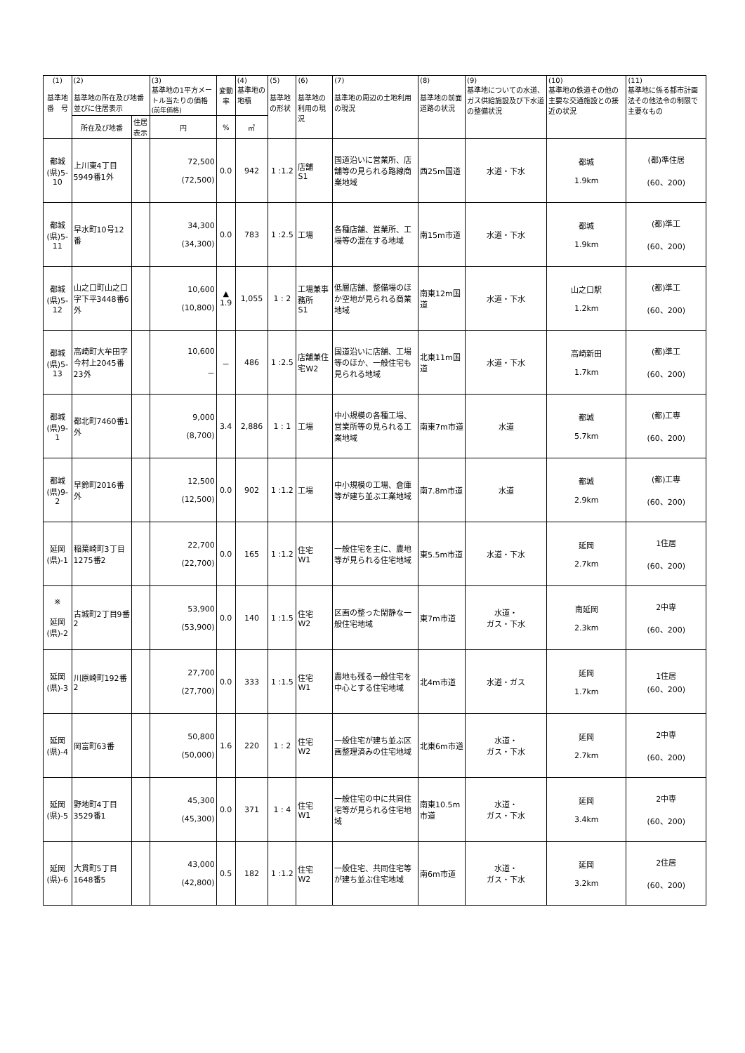| (1) 基準地 番 号 | (2) 基準地の所在及び地番並びに住居表示 | | (3) 基準地の1平方メートル当たりの価格 (前年価格) | 変動率 | (4) 基準地の地積 | (5) 基準地の形状 | (6) 基準地の利用の現況 | (7) 基準地の周辺の土地利用の現況 | (8) 基準地の前面道路の状況 | (9) 基準地についての水道、ガス供給施設及び下水道の整備状況 | (10) 基準地の鉄道その他の主要な交通施設との接近の状況 | (11) 基準地に係る都市計画法その他法令の制限で主要なもの |
| --- | --- | --- | --- | --- | --- | --- | --- | --- | --- | --- | --- | --- |
| | 所在及び地番 | 住居表示 | 円 | % | ㎡ | | | | | | | |
| 都城 (県)5-10 | 上川東4丁目5949番1外 | | 72,500 (72,500) | 0.0 | 942 | 1 :1.2 | 店舗 S1 | 国道沿いに営業所、店舗等の見られる路線商業地域 | 西25m国道 | 水道・下水 | 都城 1.9km | (都)準住居 (60、200) |
| 都城 (県)5-11 | 早水町10号12番 | | 34,300 (34,300) | 0.0 | 783 | 1 :2.5 | 工場 | 各種店舗、営業所、工場等の混在する地域 | 南15m市道 | 水道・下水 | 都城 1.9km | (都)準工 (60、200) |
| 都城 (県)5-12 | 山之口町山之口字下平3448番6外 | | 10,600 (10,800) | ▲ 1.9 | 1,055 | 1 : 2 | 工場兼事務所 S1 | 低層店舗、整備場のほか空地が見られる商業地域 | 南東12m国道 | 水道・下水 | 山之口駅 1.2km | (都)準工 (60、200) |
| 都城 (県)5-13 | 高崎町大牟田字今村上2045番23外 | | 10,600 － | － | 486 | 1 :2.5 | 店舗兼住宅W2 | 国道沿いに店舗、工場等のほか、一般住宅も見られる地域 | 北東11m国道 | 水道・下水 | 高崎新田 1.7km | (都)準工 (60、200) |
| 都城 (県)9-1 | 都北町7460番1外 | | 9,000 (8,700) | 3.4 | 2,886 | 1 : 1 | 工場 | 中小規模の各種工場、営業所等の見られる工業地域 | 南東7m市道 | 水道 | 都城 5.7km | (都)工専 (60、200) |
| 都城 (県)9-2 | 早鈴町2016番外 | | 12,500 (12,500) | 0.0 | 902 | 1 :1.2 | 工場 | 中小規模の工場、倉庫等が建ち並ぶ工業地域 | 南7.8m市道 | 水道 | 都城 2.9km | (都)工専 (60、200) |
| 延岡 (県)-1 | 稲葉崎町3丁目1275番2 | | 22,700 (22,700) | 0.0 | 165 | 1 :1.2 | 住宅 W1 | 一般住宅を主に、農地等が見られる住宅地域 | 東5.5m市道 | 水道・下水 | 延岡 2.7km | 1住居 (60、200) |
| ※ 延岡 (県)-2 | 古城町2丁目9番2 | | 53,900 (53,900) | 0.0 | 140 | 1 :1.5 | 住宅 W2 | 区画の整った閑静な一般住宅地域 | 東7m市道 | 水道・ ガス・下水 | 南延岡 2.3km | 2中専 (60、200) |
| 延岡 (県)-3 | 川原崎町192番2 | | 27,700 (27,700) | 0.0 | 333 | 1 :1.5 | 住宅 W1 | 農地も残る一般住宅を中心とする住宅地域 | 北4m市道 | 水道・ガス | 延岡 1.7km | 1住居 (60、200) |
| 延岡 (県)-4 | 岡富町63番 | | 50,800 (50,000) | 1.6 | 220 | 1 : 2 | 住宅 W2 | 一般住宅が建ち並ぶ区画整理済みの住宅地域 | 北東6m市道 | 水道・ ガス・下水 | 延岡 2.7km | 2中専 (60、200) |
| 延岡 (県)-5 | 野地町4丁目3529番1 | | 45,300 (45,300) | 0.0 | 371 | 1 : 4 | 住宅 W1 | 一般住宅の中に共同住宅等が見られる住宅地域 | 南東10.5m市道 | 水道・ ガス・下水 | 延岡 3.4km | 2中専 (60、200) |
| 延岡 (県)-6 | 大貫町5丁目1648番5 | | 43,000 (42,800) | 0.5 | 182 | 1 :1.2 | 住宅 W2 | 一般住宅、共同住宅等が建ち並ぶ住宅地域 | 南6m市道 | 水道・ ガス・下水 | 延岡 3.2km | 2住居 (60、200) |